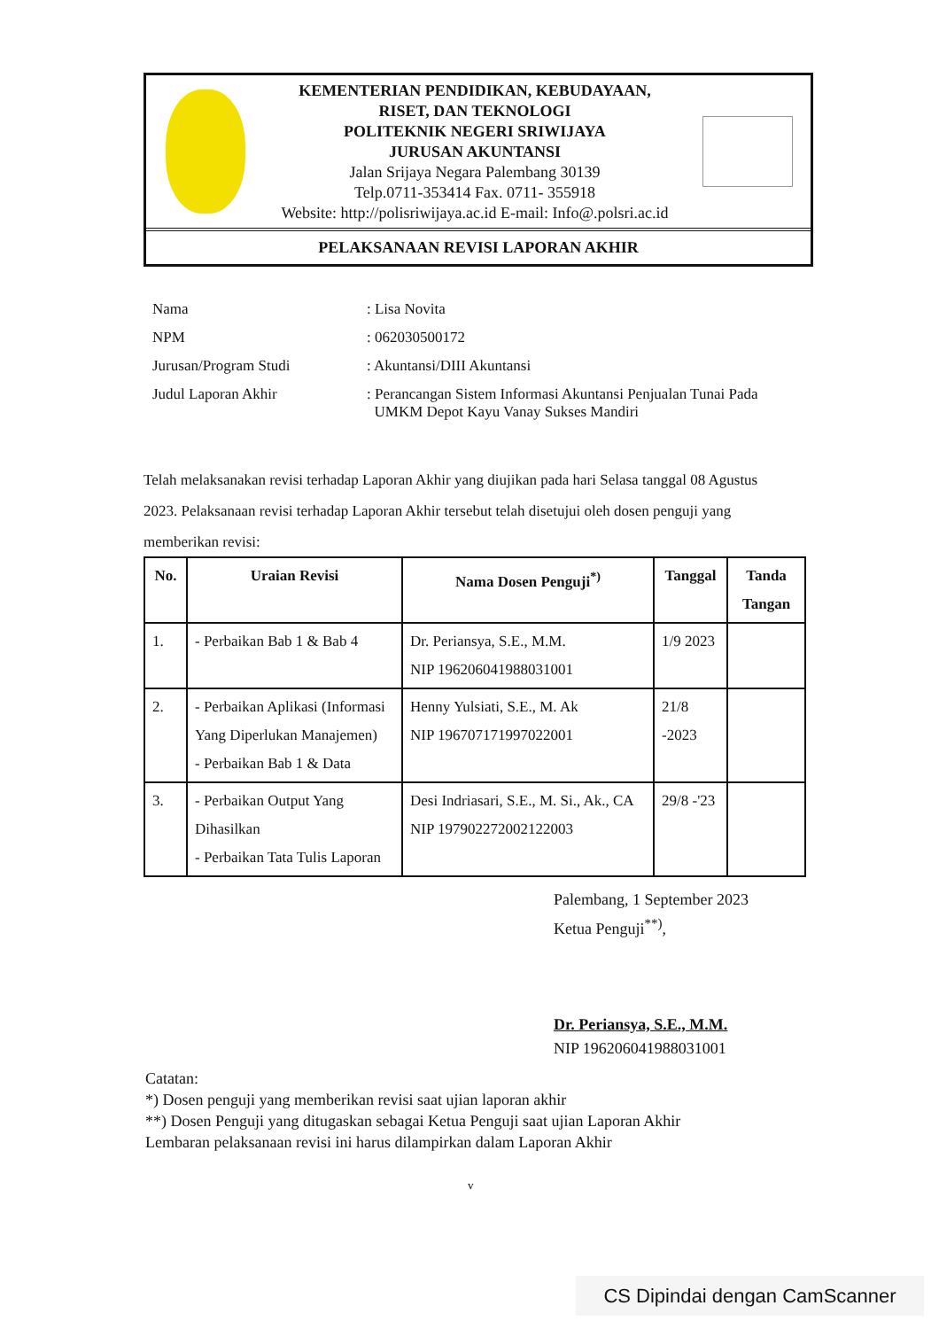KEMENTERIAN PENDIDIKAN, KEBUDAYAAN,
RISET, DAN TEKNOLOGI
POLITEKNIK NEGERI SRIWIJAYA
JURUSAN AKUNTANSI
Jalan Srijaya Negara Palembang 30139
Telp.0711-353414 Fax. 0711- 355918
Website: http://polisriwijaya.ac.id E-mail: Info@.polsri.ac.id
PELAKSANAAN REVISI LAPORAN AKHIR
| Nama | : Lisa Novita |
| NPM | : 062030500172 |
| Jurusan/Program Studi | : Akuntansi/DIII Akuntansi |
| Judul Laporan Akhir | : Perancangan Sistem Informasi Akuntansi Penjualan Tunai Pada UMKM Depot Kayu Vanay Sukses Mandiri |
Telah melaksanakan revisi terhadap Laporan Akhir yang diujikan pada hari Selasa tanggal 08 Agustus 2023. Pelaksanaan revisi terhadap Laporan Akhir tersebut telah disetujui oleh dosen penguji yang memberikan revisi:
| No. | Uraian Revisi | Nama Dosen Penguji<sup>*)</sup> | Tanggal | Tanda Tangan |
| --- | --- | --- | --- | --- |
| 1. | - Perbaikan Bab 1 & Bab 4 | Dr. Periansya, S.E., M.M. NIP 196206041988031001 | 1/9 2023 | |
| 2. | - Perbaikan Aplikasi (Informasi Yang Diperlukan Manajemen) - Perbaikan Bab 1 & Data | Henny Yulsiati, S.E., M. Ak NIP 196707171997022001 | 21/8 -2023 | |
| 3. | - Perbaikan Output Yang Dihasilkan - Perbaikan Tata Tulis Laporan | Desi Indriasari, S.E., M. Si., Ak., CA NIP 197902272002122003 | 29/8 -'23 | |
Palembang, 1 September 2023
Ketua Penguji<sup>**)</sup>,
Dr. Periansya, S.E., M.M.
NIP 196206041988031001
Catatan:
*) Dosen penguji yang memberikan revisi saat ujian laporan akhir
**) Dosen Penguji yang ditugaskan sebagai Ketua Penguji saat ujian Laporan Akhir
Lembaran pelaksanaan revisi ini harus dilampirkan dalam Laporan Akhir
v
CS Dipindai dengan CamScanner